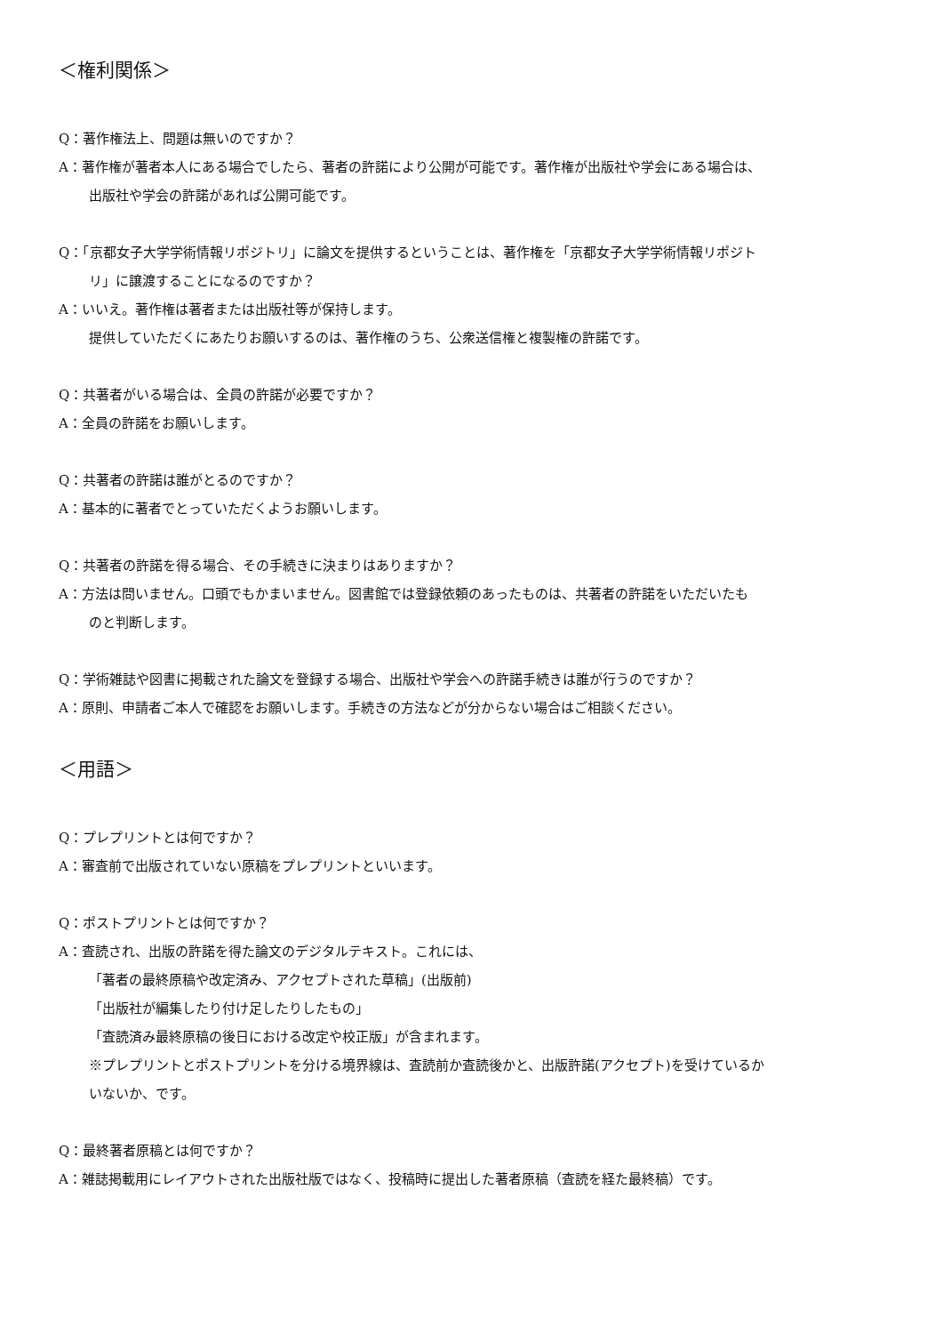＜権利関係＞
Q：著作権法上、問題は無いのですか？
A：著作権が著者本人にある場合でしたら、著者の許諾により公開が可能です。著作権が出版社や学会にある場合は、
出版社や学会の許諾があれば公開可能です。
Q：「京都女子大学学術情報リポジトリ」に論文を提供するということは、著作権を「京都女子大学学術情報リポジト
リ」に譲渡することになるのですか？
A：いいえ。著作権は著者または出版社等が保持します。
提供していただくにあたりお願いするのは、著作権のうち、公衆送信権と複製権の許諾です。
Q：共著者がいる場合は、全員の許諾が必要ですか？
A：全員の許諾をお願いします。
Q：共著者の許諾は誰がとるのですか？
A：基本的に著者でとっていただくようお願いします。
Q：共著者の許諾を得る場合、その手続きに決まりはありますか？
A：方法は問いません。口頭でもかまいません。図書館では登録依頼のあったものは、共著者の許諾をいただいたも
のと判断します。
Q：学術雑誌や図書に掲載された論文を登録する場合、出版社や学会への許諾手続きは誰が行うのですか？
A：原則、申請者ご本人で確認をお願いします。手続きの方法などが分からない場合はご相談ください。
＜用語＞
Q：プレプリントとは何ですか？
A：審査前で出版されていない原稿をプレプリントといいます。
Q：ポストプリントとは何ですか？
A：査読され、出版の許諾を得た論文のデジタルテキスト。これには、
「著者の最終原稿や改定済み、アクセプトされた草稿」(出版前)
「出版社が編集したり付け足したりしたもの」
「査読済み最終原稿の後日における改定や校正版」が含まれます。
※プレプリントとポストプリントを分ける境界線は、査読前か査読後かと、出版許諾(アクセプト)を受けているか
いないか、です。
Q：最終著者原稿とは何ですか？
A：雑誌掲載用にレイアウトされた出版社版ではなく、投稿時に提出した著者原稿（査読を経た最終稿）です。